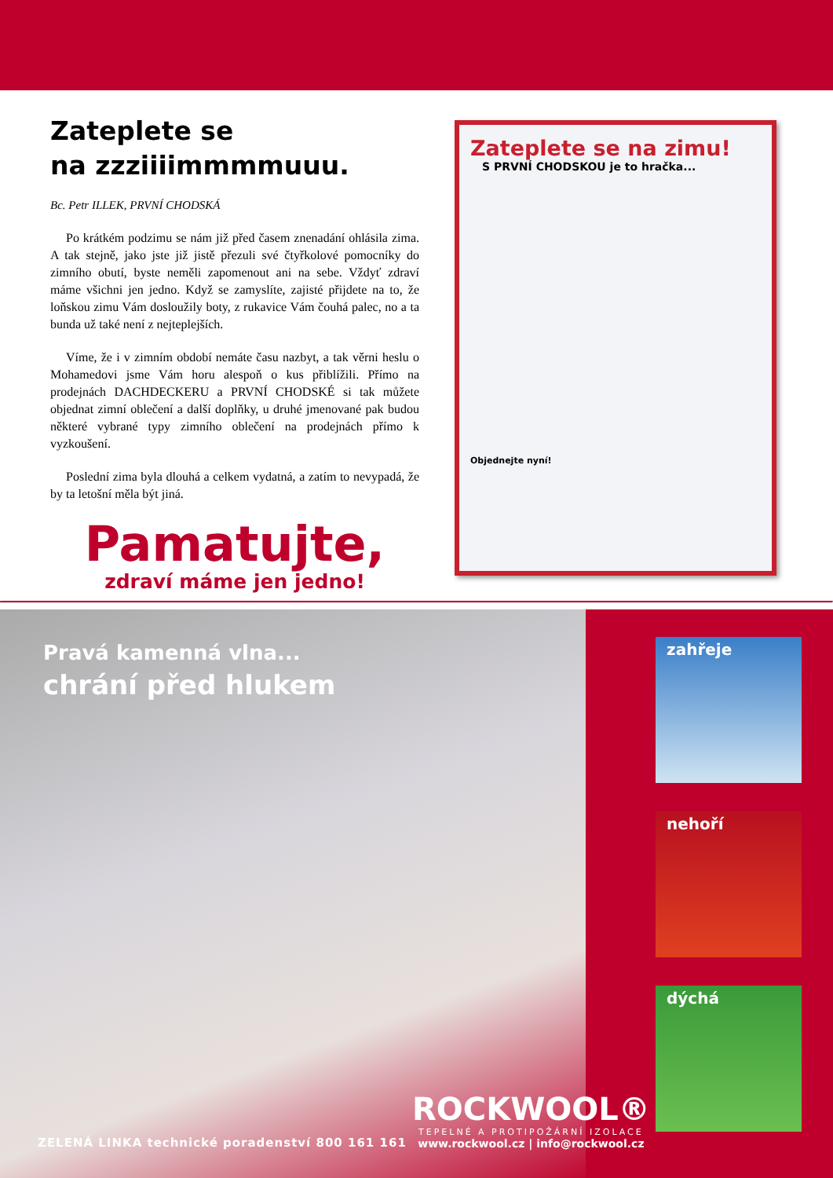Zateplete se
na zzziiiimmmmuuu.
Bc. Petr ILLEK, PRVNÍ CHODSKÁ
Po krátkém podzimu se nám již před časem znenadání ohlásila zima. A tak stejně, jako jste již jistě přezuli své čtyřkolové pomocníky do zimního obutí, byste neměli zapomenout ani na sebe. Vždyť zdraví máme všichni jen jedno. Když se zamyslíte, zajisté přijdete na to, že loňskou zimu Vám dosloužily boty, z rukavice Vám čouhá palec, no a ta bunda už také není z nejteplejších.
Víme, že i v zimním období nemáte času nazbyt, a tak věrni heslu o Mohamedovi jsme Vám horu alespoň o kus přiblížili. Přímo na prodejnách DACHDECKERU a PRVNÍ CHODSKÉ si tak můžete objednat zimní oblečení a další doplňky, u druhé jmenované pak budou některé vybrané typy zimního oblečení na prodejnách přímo k vyzkoušení.
Poslední zima byla dlouhá a celkem vydatná, a zatím to nevypadá, že by ta letošní měla být jiná.
Pamatujte,
zdraví máme jen jedno!
Zateplete se na zimu!
S PRVNÍ CHODSKOU je to hračka...
Objednejte nyní!
Pravá kamenná vlna...
chrání před hlukem
ZELENÁ LINKA technické poradenství 800 161 161
ROCKWOOL®
TEPELNÉ A PROTIPOŽÁRNÍ IZOLACE
www.rockwool.cz | info@rockwool.cz
zahřeje
nehoří
dýchá